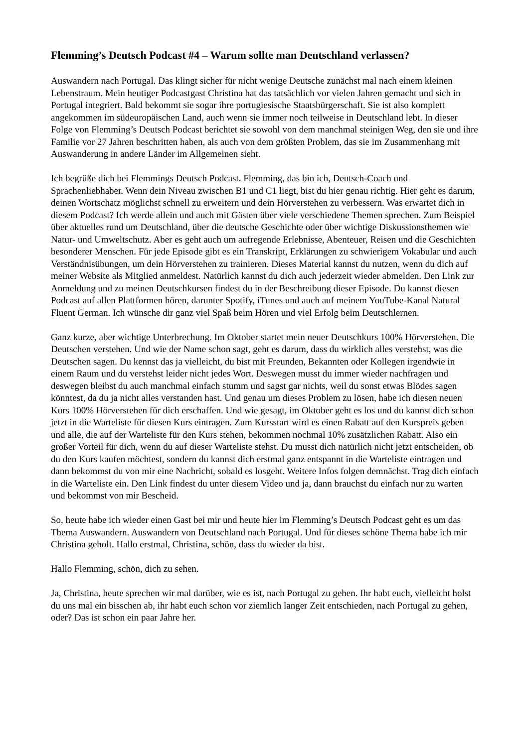Flemming’s Deutsch Podcast #4 – Warum sollte man Deutschland verlassen?
Auswandern nach Portugal. Das klingt sicher für nicht wenige Deutsche zunächst mal nach einem kleinen Lebenstraum. Mein heutiger Podcastgast Christina hat das tatsächlich vor vielen Jahren gemacht und sich in Portugal integriert. Bald bekommt sie sogar ihre portugiesische Staatsbürgerschaft. Sie ist also komplett angekommen im südeuropäischen Land, auch wenn sie immer noch teilweise in Deutschland lebt. In dieser Folge von Flemming’s Deutsch Podcast berichtet sie sowohl von dem manchmal steinigen Weg, den sie und ihre Familie vor 27 Jahren beschritten haben, als auch von dem größten Problem, das sie im Zusammenhang mit Auswanderung in andere Länder im Allgemeinen sieht.
Ich begrüße dich bei Flemmings Deutsch Podcast. Flemming, das bin ich, Deutsch-Coach und Sprachenliebhaber. Wenn dein Niveau zwischen B1 und C1 liegt, bist du hier genau richtig. Hier geht es darum, deinen Wortschatz möglichst schnell zu erweitern und dein Hörverstehen zu verbessern. Was erwartet dich in diesem Podcast? Ich werde allein und auch mit Gästen über viele verschiedene Themen sprechen. Zum Beispiel über aktuelles rund um Deutschland, über die deutsche Geschichte oder über wichtige Diskussionsthemen wie Natur- und Umweltschutz. Aber es geht auch um aufregende Erlebnisse, Abenteuer, Reisen und die Geschichten besonderer Menschen. Für jede Episode gibt es ein Transkript, Erklärungen zu schwierigem Vokabular und auch Verständnisübungen, um dein Hörverstehen zu trainieren. Dieses Material kannst du nutzen, wenn du dich auf meiner Website als Mitglied anmeldest. Natürlich kannst du dich auch jederzeit wieder abmelden. Den Link zur Anmeldung und zu meinen Deutschkursen findest du in der Beschreibung dieser Episode. Du kannst diesen Podcast auf allen Plattformen hören, darunter Spotify, iTunes und auch auf meinem YouTube-Kanal Natural Fluent German. Ich wünsche dir ganz viel Spaß beim Hören und viel Erfolg beim Deutschlernen.
Ganz kurze, aber wichtige Unterbrechung. Im Oktober startet mein neuer Deutschkurs 100% Hörverstehen. Die Deutschen verstehen. Und wie der Name schon sagt, geht es darum, dass du wirklich alles verstehst, was die Deutschen sagen. Du kennst das ja vielleicht, du bist mit Freunden, Bekannten oder Kollegen irgendwie in einem Raum und du verstehst leider nicht jedes Wort. Deswegen musst du immer wieder nachfragen und deswegen bleibst du auch manchmal einfach stumm und sagst gar nichts, weil du sonst etwas Blödes sagen könntest, da du ja nicht alles verstanden hast. Und genau um dieses Problem zu lösen, habe ich diesen neuen Kurs 100% Hörverstehen für dich erschaffen. Und wie gesagt, im Oktober geht es los und du kannst dich schon jetzt in die Warteliste für diesen Kurs eintragen. Zum Kursstart wird es einen Rabatt auf den Kurspreis geben und alle, die auf der Warteliste für den Kurs stehen, bekommen nochmal 10% zusätzlichen Rabatt. Also ein großer Vorteil für dich, wenn du auf dieser Warteliste stehst. Du musst dich natürlich nicht jetzt entscheiden, ob du den Kurs kaufen möchtest, sondern du kannst dich erstmal ganz entspannt in die Warteliste eintragen und dann bekommst du von mir eine Nachricht, sobald es losgeht. Weitere Infos folgen demnächst. Trag dich einfach in die Warteliste ein. Den Link findest du unter diesem Video und ja, dann brauchst du einfach nur zu warten und bekommst von mir Bescheid.
So, heute habe ich wieder einen Gast bei mir und heute hier im Flemming’s Deutsch Podcast geht es um das Thema Auswandern. Auswandern von Deutschland nach Portugal. Und für dieses schöne Thema habe ich mir Christina geholt. Hallo erstmal, Christina, schön, dass du wieder da bist.
Hallo Flemming, schön, dich zu sehen.
Ja, Christina, heute sprechen wir mal darüber, wie es ist, nach Portugal zu gehen. Ihr habt euch, vielleicht holst du uns mal ein bisschen ab, ihr habt euch schon vor ziemlich langer Zeit entschieden, nach Portugal zu gehen, oder? Das ist schon ein paar Jahre her.